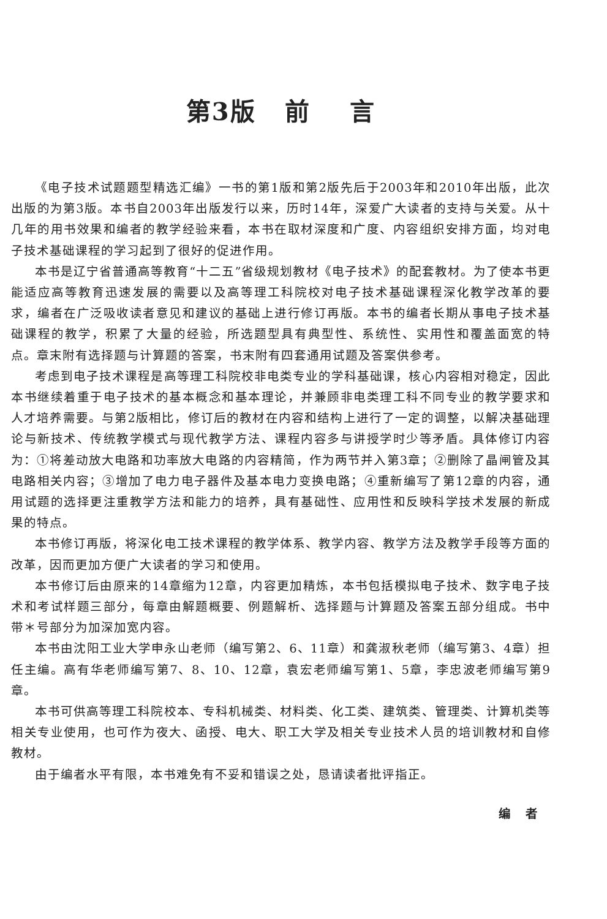第3版 前 言
《电子技术试题题型精选汇编》一书的第1版和第2版先后于2003年和2010年出版，此次出版的为第3版。本书自2003年出版发行以来，历时14年，深爱广大读者的支持与关爱。从十几年的用书效果和编者的教学经验来看，本书在取材深度和广度、内容组织安排方面，均对电子技术基础课程的学习起到了很好的促进作用。
本书是辽宁省普通高等教育“十二五”省级规划教材《电子技术》的配套教材。为了使本书更能适应高等教育迅速发展的需要以及高等理工科院校对电子技术基础课程深化教学改革的要求，编者在广泛吸收读者意见和建议的基础上进行修订再版。本书的编者长期从事电子技术基础课程的教学，积累了大量的经验，所选题型具有典型性、系统性、实用性和覆盖面宽的特点。章末附有选择题与计算题的答案，书末附有四套通用试题及答案供参考。
考虑到电子技术课程是高等理工科院校非电类专业的学科基础课，核心内容相对稳定，因此本书继续着重于电子技术的基本概念和基本理论，并兼顾非电类理工科不同专业的教学要求和人才培养需要。与第2版相比，修订后的教材在内容和结构上进行了一定的调整，以解决基础理论与新技术、传统教学模式与现代教学方法、课程内容多与讲授学时少等矛盾。具体修订内容为：①将差动放大电路和功率放大电路的内容精简，作为两节并入第3章；②删除了晶闸管及其电路相关内容；③增加了电力电子器件及基本电力变换电路；④重新编写了第12章的内容，通用试题的选择更注重教学方法和能力的培养，具有基础性、应用性和反映科学技术发展的新成果的特点。
本书修订再版，将深化电工技术课程的教学体系、教学内容、教学方法及教学手段等方面的改革，因而更加方便广大读者的学习和使用。
本书修订后由原来的14章缩为12章，内容更加精炼，本书包括模拟电子技术、数字电子技术和考试样题三部分，每章由解题概要、例题解析、选择题与计算题及答案五部分组成。书中带＊号部分为加深加宽内容。
本书由沈阳工业大学申永山老师（编写第2、6、11章）和龚淑秋老师（编写第3、4章）担任主编。高有华老师编写第7、8、10、12章，袁宏老师编写第1、5章，李忠波老师编写第9章。
本书可供高等理工科院校本、专科机械类、材料类、化工类、建筑类、管理类、计算机类等相关专业使用，也可作为夜大、函授、电大、职工大学及相关专业技术人员的培训教材和自修教材。
由于编者水平有限，本书难免有不妥和错误之处，恳请读者批评指正。
编 者